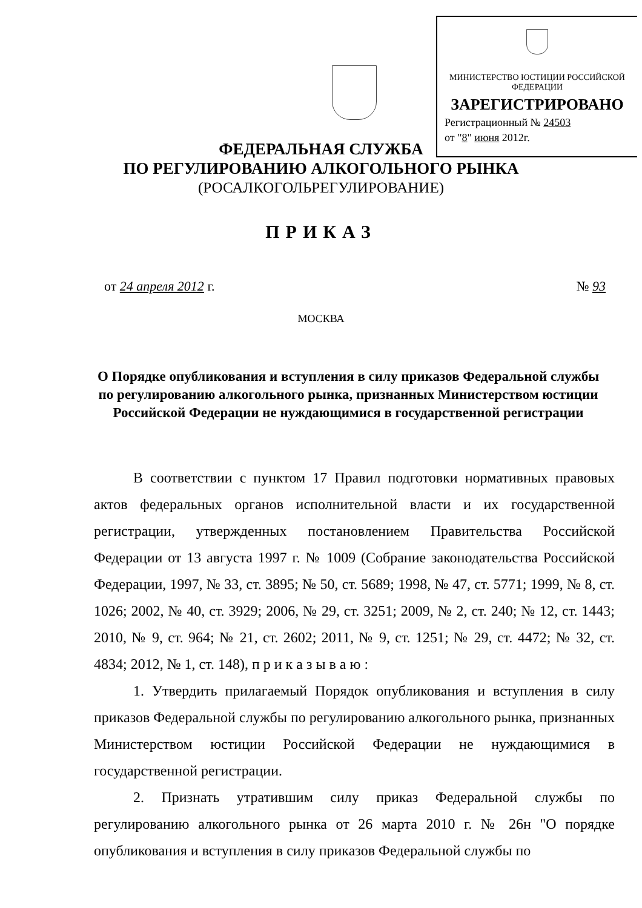МИНИСТЕРСТВО ЮСТИЦИИ РОССИЙСКОЙ ФЕДЕРАЦИИ
ЗАРЕГИСТРИРОВАНО
Регистрационный № 24503
от "8" июня 2012г.
ФЕДЕРАЛЬНАЯ СЛУЖБА
ПО РЕГУЛИРОВАНИЮ АЛКОГОЛЬНОГО РЫНКА
(РОСАЛКОГОЛЬРЕГУЛИРОВАНИЕ)
ПРИКАЗ
от 24 апреля 2012 г. № 93
МОСКВА
О Порядке опубликования и вступления в силу приказов Федеральной службы по регулированию алкогольного рынка, признанных Министерством юстиции Российской Федерации не нуждающимися в государственной регистрации
В соответствии с пунктом 17 Правил подготовки нормативных правовых актов федеральных органов исполнительной власти и их государственной регистрации, утвержденных постановлением Правительства Российской Федерации от 13 августа 1997 г. № 1009 (Собрание законодательства Российской Федерации, 1997, № 33, ст. 3895; № 50, ст. 5689; 1998, № 47, ст. 5771; 1999, № 8, ст. 1026; 2002, № 40, ст. 3929; 2006, № 29, ст. 3251; 2009, № 2, ст. 240; № 12, ст. 1443; 2010, № 9, ст. 964; № 21, ст. 2602; 2011, № 9, ст. 1251; № 29, ст. 4472; № 32, ст. 4834; 2012, № 1, ст. 148), п р и к а з ы в а ю :
1. Утвердить прилагаемый Порядок опубликования и вступления в силу приказов Федеральной службы по регулированию алкогольного рынка, признанных Министерством юстиции Российской Федерации не нуждающимися в государственной регистрации.
2. Признать утратившим силу приказ Федеральной службы по регулированию алкогольного рынка от 26 марта 2010 г. № 26н "О порядке опубликования и вступления в силу приказов Федеральной службы по